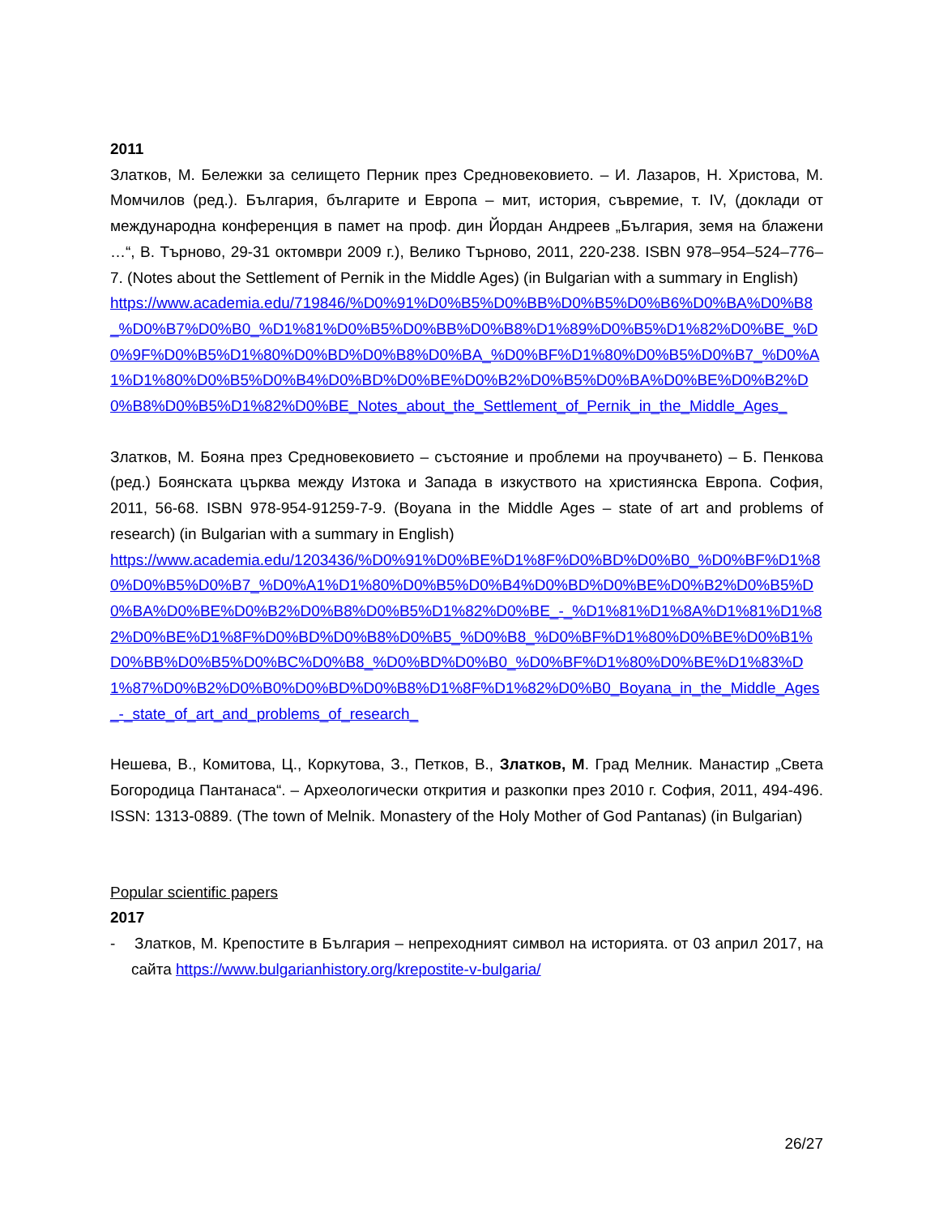2011
Златков, М. Бележки за селището Перник през Средновековието. – И. Лазаров, Н. Христова, М. Момчилов (ред.). България, българите и Европа – мит, история, съвремие, т. IV, (доклади от международна конференция в памет на проф. дин Йордан Андреев „България, земя на блажени …“, В. Търново, 29-31 октомври 2009 г.), Велико Търново, 2011, 220-238. ISBN 978–954–524–776–7. (Notes about the Settlement of Pernik in the Middle Ages) (in Bulgarian with a summary in English)
https://www.academia.edu/719846/%D0%91%D0%B5%D0%BB%D0%B5%D0%B6%D0%BA%D0%B8_%D0%B7%D0%B0_%D1%81%D0%B5%D0%BB%D0%B8%D1%89%D0%B5%D1%82%D0%BE_%D0%9F%D0%B5%D1%80%D0%BD%D0%B8%D0%BA_%D0%BF%D1%80%D0%B5%D0%B7_%D0%A1%D1%80%D0%B5%D0%B4%D0%BD%D0%BE%D0%B2%D0%B5%D0%BA%D0%BE%D0%B2%D0%B8%D0%B5%D1%82%D0%BE_Notes_about_the_Settlement_of_Pernik_in_the_Middle_Ages_
Златков, М. Бояна през Средновековието – състояние и проблеми на проучването) – Б. Пенкова (ред.) Боянската църква между Изтока и Запада в изкуството на християнска Европа. София, 2011, 56-68. ISBN 978-954-91259-7-9. (Boyana in the Middle Ages – state of art and problems of research) (in Bulgarian with a summary in English)
https://www.academia.edu/1203436/%D0%91%D0%BE%D1%8F%D0%BD%D0%B0_%D0%BF%D1%80%D0%B5%D0%B7_%D0%A1%D1%80%D0%B5%D0%B4%D0%BD%D0%BE%D0%B2%D0%B5%D0%BA%D0%BE%D0%B2%D0%B8%D0%B5%D1%82%D0%BE_-_%D1%81%D1%8A%D1%81%D1%82%D0%BE%D1%8F%D0%BD%D0%B8%D0%B5_%D0%B8_%D0%BF%D1%80%D0%BE%D0%B1%D0%BB%D0%B5%D0%BC%D0%B8_%D0%BD%D0%B0_%D0%BF%D1%80%D0%BE%D1%83%D1%87%D0%B2%D0%B0%D0%BD%D0%B8%D1%8F%D1%82%D0%B0_Boyana_in_the_Middle_Ages_-_state_of_art_and_problems_of_research_
Нешева, В., Комитова, Ц., Коркутова, З., Петков, В., Златков, М. Град Мелник. Манастир „Света Богородица Пантанаса“. – Археологически открития и разкопки през 2010 г. София, 2011, 494-496. ISSN: 1313-0889. (The town of Melnik. Monastery of the Holy Mother of God Pantanas) (in Bulgarian)
Popular scientific papers
2017
- Златков, М. Крепостите в България – непреходният символ на историята. от 03 април 2017, на сайта https://www.bulgarianhistory.org/krepostite-v-bulgaria/
26/27